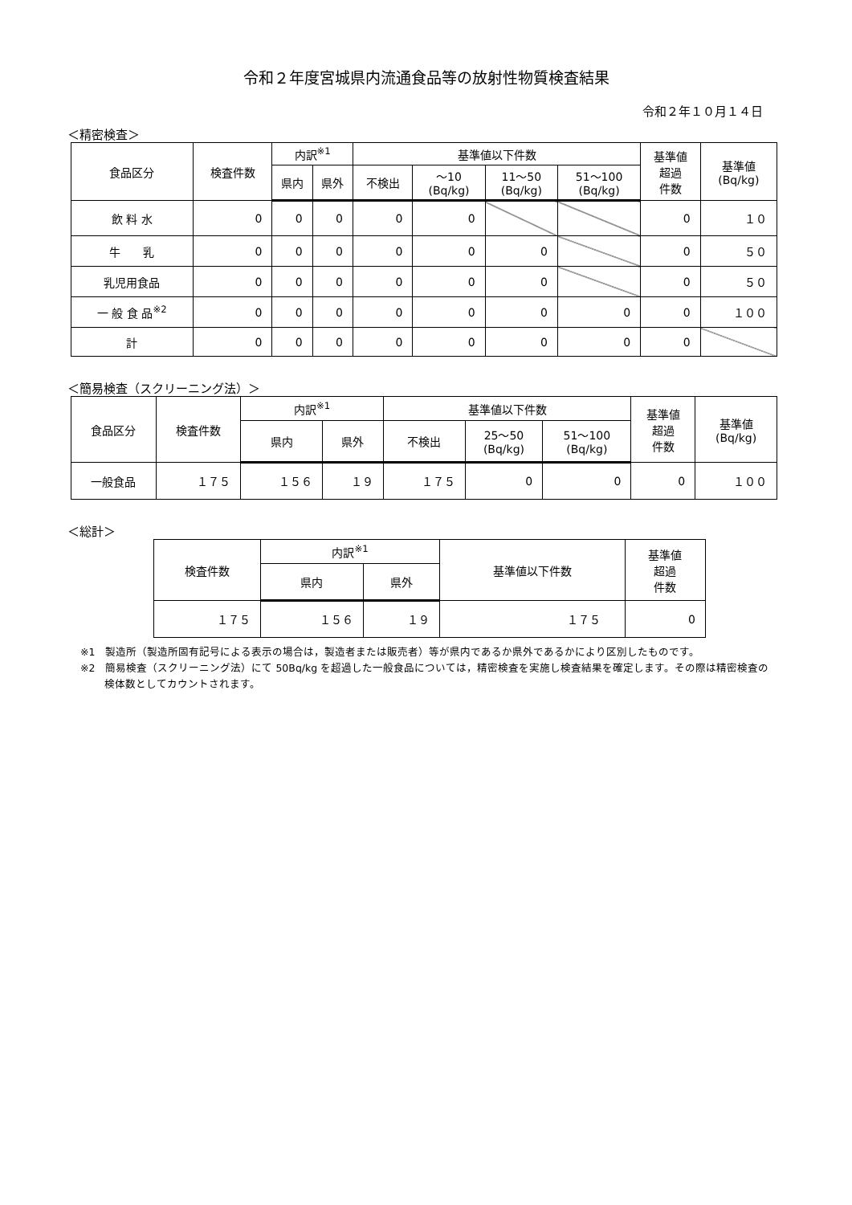令和２年度宮城県内流通食品等の放射性物質検査結果
令和２年１０月１４日
＜精密検査＞
| 食品区分 | 検査件数 | 内訳<sup>※1</sup> | | 基準値以下件数 | | | | 基準値 超過 件数 | 基準値 (Bq/kg) |
| --- | --- | --- | --- | --- | --- | --- | --- | --- | --- |
| | | 県内 | 県外 | 不検出 | ～10 (Bq/kg) | 11～50 (Bq/kg) | 51～100 (Bq/kg) | | |
| 飲 料 水 | 0 | 0 | 0 | 0 | 0 | | | 0 | １０ |
| 牛 乳 | 0 | 0 | 0 | 0 | 0 | 0 | | 0 | ５０ |
| 乳児用食品 | 0 | 0 | 0 | 0 | 0 | 0 | | 0 | ５０ |
| 一 般 食 品<sup>※2</sup> | 0 | 0 | 0 | 0 | 0 | 0 | 0 | 0 | １００ |
| 計 | 0 | 0 | 0 | 0 | 0 | 0 | 0 | 0 | |
＜簡易検査（スクリーニング法）＞
| 食品区分 | 検査件数 | 内訳<sup>※1</sup> | | 基準値以下件数 | | | 基準値 超過 件数 | 基準値 (Bq/kg) |
| --- | --- | --- | --- | --- | --- | --- | --- | --- |
| | | 県内 | 県外 | 不検出 | 25～50 (Bq/kg) | 51～100 (Bq/kg) | | |
| 一般食品 | １７５ | １５６ | １９ | １７５ | 0 | 0 | 0 | １００ |
＜総計＞
| 検査件数 | 内訳<sup>※1</sup> | | 基準値以下件数 | 基準値 超過 件数 |
| --- | --- | --- | --- | --- |
| | 県内 | 県外 | | |
| １７５ | １５６ | １９ | １７５ | 0 |
※1　製造所（製造所固有記号による表示の場合は，製造者または販売者）等が県内であるか県外であるかにより区別したものです。
※2　簡易検査（スクリーニング法）にて 50Bq/kg を超過した一般食品については，精密検査を実施し検査結果を確定します。その際は精密検査の検体数としてカウントされます。